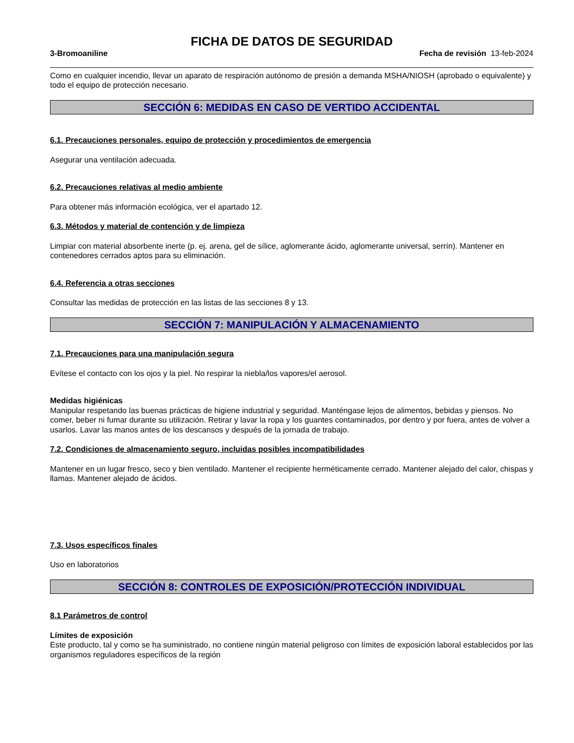FICHA DE DATOS DE SEGURIDAD
3-Bromoaniline Fecha de revisión 13-feb-2024
Como en cualquier incendio, llevar un aparato de respiración autónomo de presión a demanda MSHA/NIOSH (aprobado o equivalente) y todo el equipo de protección necesario.
SECCIÓN 6: MEDIDAS EN CASO DE VERTIDO ACCIDENTAL
6.1. Precauciones personales, equipo de protección y procedimientos de emergencia
Asegurar una ventilación adecuada.
6.2. Precauciones relativas al medio ambiente
Para obtener más información ecológica, ver el apartado 12.
6.3. Métodos y material de contención y de limpieza
Limpiar con material absorbente inerte (p. ej. arena, gel de sílice, aglomerante ácido, aglomerante universal, serrín). Mantener en contenedores cerrados aptos para su eliminación.
6.4. Referencia a otras secciones
Consultar las medidas de protección en las listas de las secciones 8 y 13.
SECCIÓN 7: MANIPULACIÓN Y ALMACENAMIENTO
7.1. Precauciones para una manipulación segura
Evítese el contacto con los ojos y la piel. No respirar la niebla/los vapores/el aerosol.
Medidas higiénicas
Manipular respetando las buenas prácticas de higiene industrial y seguridad. Manténgase lejos de alimentos, bebidas y piensos. No comer, beber ni fumar durante su utilización. Retirar y lavar la ropa y los guantes contaminados, por dentro y por fuera, antes de volver a usarlos. Lavar las manos antes de los descansos y después de la jornada de trabajo.
7.2. Condiciones de almacenamiento seguro, incluidas posibles incompatibilidades
Mantener en un lugar fresco, seco y bien ventilado. Mantener el recipiente herméticamente cerrado. Mantener alejado del calor, chispas y llamas. Mantener alejado de ácidos.
7.3. Usos específicos finales
Uso en laboratorios
SECCIÓN 8: CONTROLES DE EXPOSICIÓN/PROTECCIÓN INDIVIDUAL
8.1 Parámetros de control
Límites de exposición
Este producto, tal y como se ha suministrado, no contiene ningún material peligroso con límites de exposición laboral establecidos por las organismos reguladores específicos de la región